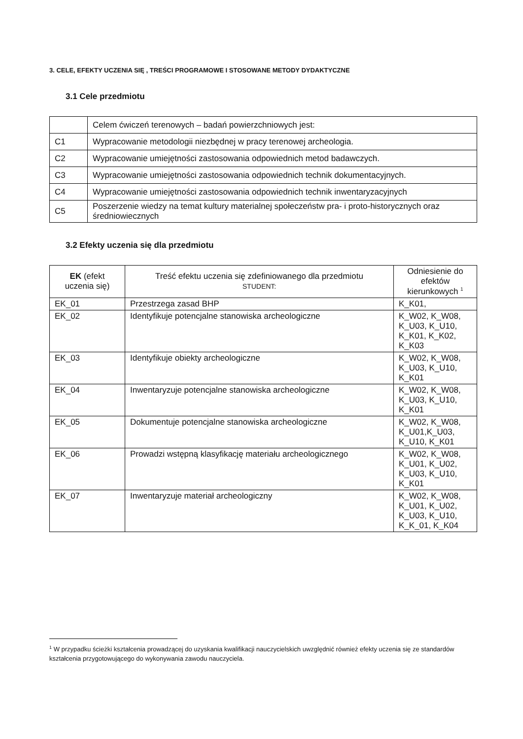3. CELE, EFEKTY UCZENIA SIĘ , TREŚCI PROGRAMOWE I STOSOWANE METODY DYDAKTYCZNE
3.1 Cele przedmiotu
| | Celem ćwiczeń terenowych – badań powierzchniowych jest: |
| C1 | Wypracowanie metodologii niezbędnej w pracy terenowej archeologia. |
| C2 | Wypracowanie umiejętności zastosowania odpowiednich metod badawczych. |
| C3 | Wypracowanie umiejętności zastosowania odpowiednich technik dokumentacyjnych. |
| C4 | Wypracowanie umiejętności zastosowania odpowiednich technik inwentaryzacyjnych |
| C5 | Poszerzenie wiedzy na temat kultury materialnej społeczeństw pra- i proto-historycznych oraz średniowiecznych |
3.2 Efekty uczenia się dla przedmiotu
| EK (efekt uczenia się) | Treść efektu uczenia się zdefiniowanego dla przedmiotu STUDENT: | Odniesienie do efektów kierunkowych <sup>1</sup> |
| --- | --- | --- |
| EK_01 | Przestrzega zasad BHP | K_K01, |
| EK_02 | Identyfikuje potencjalne stanowiska archeologiczne | K_W02, K_W08, K_U03, K_U10, K_K01, K_K02, K_K03 |
| EK_03 | Identyfikuje obiekty archeologiczne | K_W02, K_W08, K_U03, K_U10, K_K01 |
| EK_04 | Inwentaryzuje potencjalne stanowiska archeologiczne | K_W02, K_W08, K_U03, K_U10, K_K01 |
| EK_05 | Dokumentuje potencjalne stanowiska archeologiczne | K_W02, K_W08, K_U01,K_U03, K_U10, K_K01 |
| EK_06 | Prowadzi wstępną klasyfikację materiału archeologicznego | K_W02, K_W08, K_U01, K_U02, K_U03, K_U10, K_K01 |
| EK_07 | Inwentaryzuje materiał archeologiczny | K_W02, K_W08, K_U01, K_U02, K_U03, K_U10, K_K_01, K_K04 |
<sup>1</sup> W przypadku ścieżki kształcenia prowadzącej do uzyskania kwalifikacji nauczycielskich uwzględnić również efekty uczenia się ze standardów kształcenia przygotowującego do wykonywania zawodu nauczyciela.